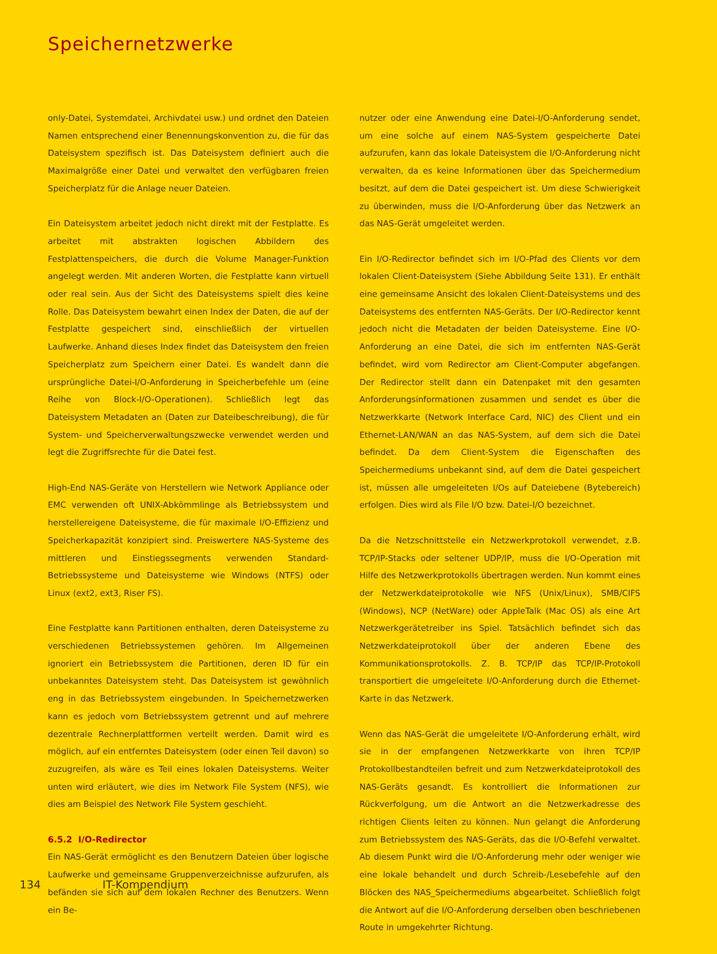Speichernetzwerke
only-Datei, Systemdatei, Archivdatei usw.) und ordnet den Dateien Namen entsprechend einer Benennungskonvention zu, die für das Dateisystem spezifisch ist. Das Dateisystem definiert auch die Maximalgröße einer Datei und verwaltet den verfügbaren freien Speicherplatz für die Anlage neuer Dateien.
Ein Dateisystem arbeitet jedoch nicht direkt mit der Festplatte. Es arbeitet mit abstrakten logischen Abbildern des Festplattenspeichers, die durch die Volume Manager-Funktion angelegt werden. Mit anderen Worten, die Festplatte kann virtuell oder real sein. Aus der Sicht des Dateisystems spielt dies keine Rolle. Das Dateisystem bewahrt einen Index der Daten, die auf der Festplatte gespeichert sind, einschließlich der virtuellen Laufwerke. Anhand dieses Index findet das Dateisystem den freien Speicherplatz zum Speichern einer Datei. Es wandelt dann die ursprüngliche Datei-I/O-Anforderung in Speicherbefehle um (eine Reihe von Block-I/O-Operationen). Schließlich legt das Dateisystem Metadaten an (Daten zur Dateibeschreibung), die für System- und Speicherverwaltungszwecke verwendet werden und legt die Zugriffsrechte für die Datei fest.
High-End NAS-Geräte von Herstellern wie Network Appliance oder EMC verwenden oft UNIX-Abkömmlinge als Betriebssystem und herstellereigene Dateisysteme, die für maximale I/O-Effizienz und Speicherkapazität konzipiert sind. Preiswertere NAS-Systeme des mittleren und Einstiegssegments verwenden Standard-Betriebssysteme und Dateisysteme wie Windows (NTFS) oder Linux (ext2, ext3, Riser FS).
Eine Festplatte kann Partitionen enthalten, deren Dateisysteme zu verschiedenen Betriebssystemen gehören. Im Allgemeinen ignoriert ein Betriebssystem die Partitionen, deren ID für ein unbekanntes Dateisystem steht. Das Dateisystem ist gewöhnlich eng in das Betriebssystem eingebunden. In Speichernetzwerken kann es jedoch vom Betriebssystem getrennt und auf mehrere dezentrale Rechnerplattformen verteilt werden. Damit wird es möglich, auf ein entferntes Dateisystem (oder einen Teil davon) so zuzugreifen, als wäre es Teil eines lokalen Dateisystems. Weiter unten wird erläutert, wie dies im Network File System (NFS), wie dies am Beispiel des Network File System geschieht.
6.5.2 I/O-Redirector
Ein NAS-Gerät ermöglicht es den Benutzern Dateien über logische Laufwerke und gemeinsame Gruppenverzeichnisse aufzurufen, als befänden sie sich auf dem lokalen Rechner des Benutzers. Wenn ein Be-
nutzer oder eine Anwendung eine Datei-I/O-Anforderung sendet, um eine solche auf einem NAS-System gespeicherte Datei aufzurufen, kann das lokale Dateisystem die I/O-Anforderung nicht verwalten, da es keine Informationen über das Speichermedium besitzt, auf dem die Datei gespeichert ist. Um diese Schwierigkeit zu überwinden, muss die I/O-Anforderung über das Netzwerk an das NAS-Gerät umgeleitet werden.
Ein I/O-Redirector befindet sich im I/O-Pfad des Clients vor dem lokalen Client-Dateisystem (Siehe Abbildung Seite 131). Er enthält eine gemeinsame Ansicht des lokalen Client-Dateisystems und des Dateisystems des entfernten NAS-Geräts. Der I/O-Redirector kennt jedoch nicht die Metadaten der beiden Dateisysteme. Eine I/O-Anforderung an eine Datei, die sich im entfernten NAS-Gerät befindet, wird vom Redirector am Client-Computer abgefangen. Der Redirector stellt dann ein Datenpaket mit den gesamten Anforderungsinformationen zusammen und sendet es über die Netzwerkkarte (Network Interface Card, NIC) des Client und ein Ethernet-LAN/WAN an das NAS-System, auf dem sich die Datei befindet. Da dem Client-System die Eigenschaften des Speichermediums unbekannt sind, auf dem die Datei gespeichert ist, müssen alle umgeleiteten I/Os auf Dateiebene (Bytebereich) erfolgen. Dies wird als File I/O bzw. Datei-I/O bezeichnet.
Da die Netzschnittstelle ein Netzwerkprotokoll verwendet, z.B. TCP/IP-Stacks oder seltener UDP/IP, muss die I/O-Operation mit Hilfe des Netzwerkprotokolls übertragen werden. Nun kommt eines der Netzwerkdateiprotokolle wie NFS (Unix/Linux), SMB/CIFS (Windows), NCP (NetWare) oder AppleTalk (Mac OS) als eine Art Netzwerkgerätetreiber ins Spiel. Tatsächlich befindet sich das Netzwerkdateiprotokoll über der anderen Ebene des Kommunikationsprotokolls. Z. B. TCP/IP das TCP/IP-Protokoll transportiert die umgeleitete I/O-Anforderung durch die Ethernet-Karte in das Netzwerk.
Wenn das NAS-Gerät die umgeleitete I/O-Anforderung erhält, wird sie in der empfangenen Netzwerkkarte von ihren TCP/IP Protokollbestandteilen befreit und zum Netzwerkdateiprotokoll des NAS-Geräts gesandt. Es kontrolliert die Informationen zur Rückverfolgung, um die Antwort an die Netzwerkadresse des richtigen Clients leiten zu können. Nun gelangt die Anforderung zum Betriebssystem des NAS-Geräts, das die I/O-Befehl verwaltet. Ab diesem Punkt wird die I/O-Anforderung mehr oder weniger wie eine lokale behandelt und durch Schreib-/Lesebefehle auf den Blöcken des NAS_Speichermediums abgearbeitet. Schließlich folgt die Antwort auf die I/O-Anforderung derselben oben beschriebenen Route in umgekehrter Richtung.
134 IT-Kompendium